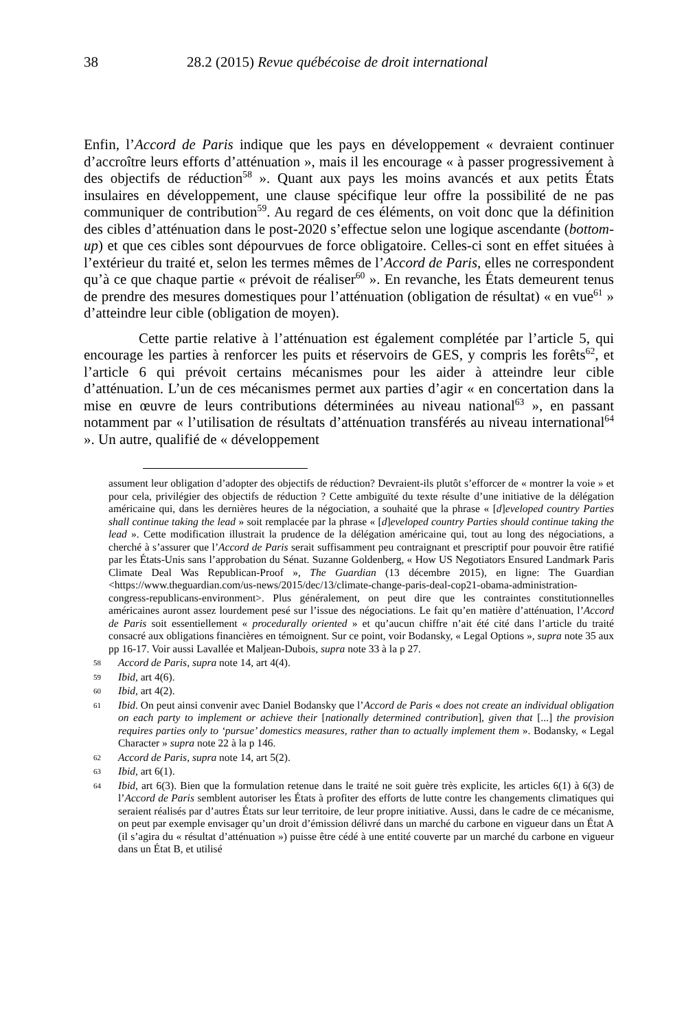38 28.2 (2015) Revue québécoise de droit international
Enfin, l’Accord de Paris indique que les pays en développement « devraient continuer d’accroître leurs efforts d’atténuation », mais il les encourage « à passer progressivement à des objectifs de réduction<sup>58</sup> ». Quant aux pays les moins avancés et aux petits États insulaires en développement, une clause spécifique leur offre la possibilité de ne pas communiquer de contribution<sup>59</sup>. Au regard de ces éléments, on voit donc que la définition des cibles d’atténuation dans le post-2020 s’effectue selon une logique ascendante (bottom-up) et que ces cibles sont dépourvues de force obligatoire. Celles-ci sont en effet situées à l’extérieur du traité et, selon les termes mêmes de l’Accord de Paris, elles ne correspondent qu’à ce que chaque partie « prévoit de réaliser<sup>60</sup> ». En revanche, les États demeurent tenus de prendre des mesures domestiques pour l’atténuation (obligation de résultat) « en vue<sup>61</sup> » d’atteindre leur cible (obligation de moyen).
Cette partie relative à l’atténuation est également complétée par l’article 5, qui encourage les parties à renforcer les puits et réservoirs de GES, y compris les forêts<sup>62</sup>, et l’article 6 qui prévoit certains mécanismes pour les aider à atteindre leur cible d’atténuation. L’un de ces mécanismes permet aux parties d’agir « en concertation dans la mise en œuvre de leurs contributions déterminées au niveau national<sup>63</sup> », en passant notamment par « l’utilisation de résultats d’atténuation transférés au niveau international<sup>64</sup> ». Un autre, qualifié de « développement
assument leur obligation d’adopter des objectifs de réduction? Devraient-ils plutôt s’efforcer de « montrer la voie » et pour cela, privilégier des objectifs de réduction ? Cette ambiguïté du texte résulte d’une initiative de la délégation américaine qui, dans les dernières heures de la négociation, a souhaité que la phrase « [d]eveloped country Parties shall continue taking the lead » soit remplacée par la phrase « [d]eveloped country Parties should continue taking the lead ». Cette modification illustrait la prudence de la délégation américaine qui, tout au long des négociations, a cherché à s’assurer que l’Accord de Paris serait suffisamment peu contraignant et prescriptif pour pouvoir être ratifié par les États-Unis sans l’approbation du Sénat. Suzanne Goldenberg, « How US Negotiators Ensured Landmark Paris Climate Deal Was Republican-Proof », The Guardian (13 décembre 2015), en ligne: The Guardian <https://www.theguardian.com/us-news/2015/dec/13/climate-change-paris-deal-cop21-obama-administration-congress-republicans-environment>. Plus généralement, on peut dire que les contraintes constitutionnelles américaines auront assez lourdement pesé sur l’issue des négociations. Le fait qu’en matière d’atténuation, l’Accord de Paris soit essentiellement « procedurally oriented » et qu’aucun chiffre n’ait été cité dans l’article du traité consacré aux obligations financières en témoignent. Sur ce point, voir Bodansky, « Legal Options », supra note 35 aux pp 16-17. Voir aussi Lavallée et Maljean-Dubois, supra note 33 à la p 27.
58 Accord de Paris, supra note 14, art 4(4).
59 Ibid, art 4(6).
60 Ibid, art 4(2).
61 Ibid. On peut ainsi convenir avec Daniel Bodansky que l’Accord de Paris « does not create an individual obligation on each party to implement or achieve their [nationally determined contribution], given that [...] the provision requires parties only to ‘pursue’ domestics measures, rather than to actually implement them ». Bodansky, « Legal Character » supra note 22 à la p 146.
62 Accord de Paris, supra note 14, art 5(2).
63 Ibid, art 6(1).
64 Ibid, art 6(3). Bien que la formulation retenue dans le traité ne soit guère très explicite, les articles 6(1) à 6(3) de l’Accord de Paris semblent autoriser les États à profiter des efforts de lutte contre les changements climatiques qui seraient réalisés par d’autres États sur leur territoire, de leur propre initiative. Aussi, dans le cadre de ce mécanisme, on peut par exemple envisager qu’un droit d’émission délivré dans un marché du carbone en vigueur dans un État A (il s’agira du « résultat d’atténuation ») puisse être cédé à une entité couverte par un marché du carbone en vigueur dans un État B, et utilisé